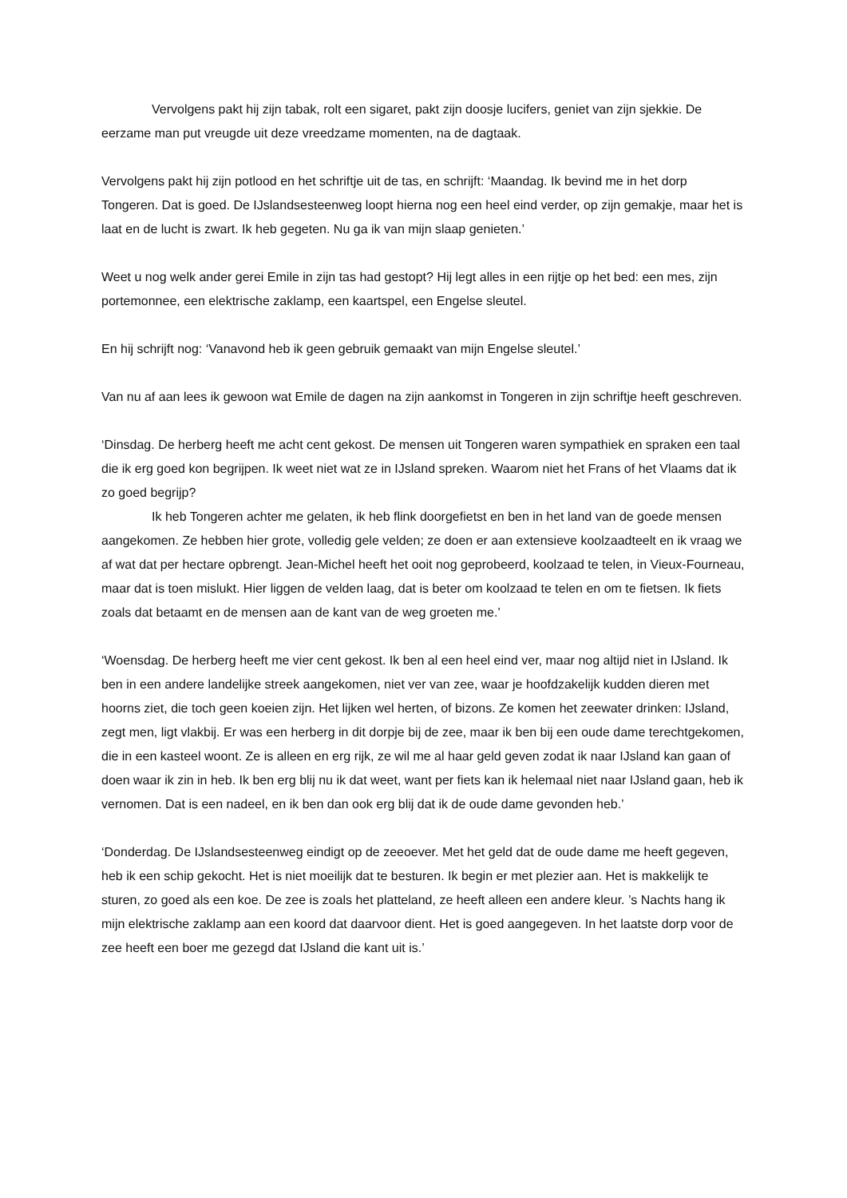Vervolgens pakt hij zijn tabak, rolt een sigaret, pakt zijn doosje lucifers, geniet van zijn sjekkie. De eerzame man put vreugde uit deze vreedzame momenten, na de dagtaak.
Vervolgens pakt hij zijn potlood en het schriftje uit de tas, en schrijft: ‘Maandag. Ik bevind me in het dorp Tongeren. Dat is goed. De IJslandsesteenweg loopt hierna nog een heel eind verder, op zijn gemakje, maar het is laat en de lucht is zwart. Ik heb gegeten. Nu ga ik van mijn slaap genieten.’
Weet u nog welk ander gerei Emile in zijn tas had gestopt? Hij legt alles in een rijtje op het bed: een mes, zijn portemonnee, een elektrische zaklamp, een kaartspel, een Engelse sleutel.
En hij schrijft nog: ‘Vanavond heb ik geen gebruik gemaakt van mijn Engelse sleutel.’
Van nu af aan lees ik gewoon wat Emile de dagen na zijn aankomst in Tongeren in zijn schriftje heeft geschreven.
‘Dinsdag. De herberg heeft me acht cent gekost. De mensen uit Tongeren waren sympathiek en spraken een taal die ik erg goed kon begrijpen. Ik weet niet wat ze in IJsland spreken. Waarom niet het Frans of het Vlaams dat ik zo goed begrijp?
Ik heb Tongeren achter me gelaten, ik heb flink doorgefietst en ben in het land van de goede mensen aangekomen. Ze hebben hier grote, volledig gele velden; ze doen er aan extensieve koolzaadteelt en ik vraag we af wat dat per hectare opbrengt. Jean-Michel heeft het ooit nog geprobeerd, koolzaad te telen, in Vieux-Fourneau, maar dat is toen mislukt. Hier liggen de velden laag, dat is beter om koolzaad te telen en om te fietsen. Ik fiets zoals dat betaamt en de mensen aan de kant van de weg groeten me.’
‘Woensdag. De herberg heeft me vier cent gekost. Ik ben al een heel eind ver, maar nog altijd niet in IJsland. Ik ben in een andere landelijke streek aangekomen, niet ver van zee, waar je hoofdzakelijk kudden dieren met hoorns ziet, die toch geen koeien zijn. Het lijken wel herten, of bizons. Ze komen het zeewater drinken: IJsland, zegt men, ligt vlakbij. Er was een herberg in dit dorpje bij de zee, maar ik ben bij een oude dame terechtgekomen, die in een kasteel woont. Ze is alleen en erg rijk, ze wil me al haar geld geven zodat ik naar IJsland kan gaan of doen waar ik zin in heb. Ik ben erg blij nu ik dat weet, want per fiets kan ik helemaal niet naar IJsland gaan, heb ik vernomen. Dat is een nadeel, en ik ben dan ook erg blij dat ik de oude dame gevonden heb.’
‘Donderdag. De IJslandsesteenweg eindigt op de zeeoever. Met het geld dat de oude dame me heeft gegeven, heb ik een schip gekocht. Het is niet moeilijk dat te besturen. Ik begin er met plezier aan. Het is makkelijk te sturen, zo goed als een koe. De zee is zoals het platteland, ze heeft alleen een andere kleur. ’s Nachts hang ik mijn elektrische zaklamp aan een koord dat daarvoor dient. Het is goed aangegeven. In het laatste dorp voor de zee heeft een boer me gezegd dat IJsland die kant uit is.’